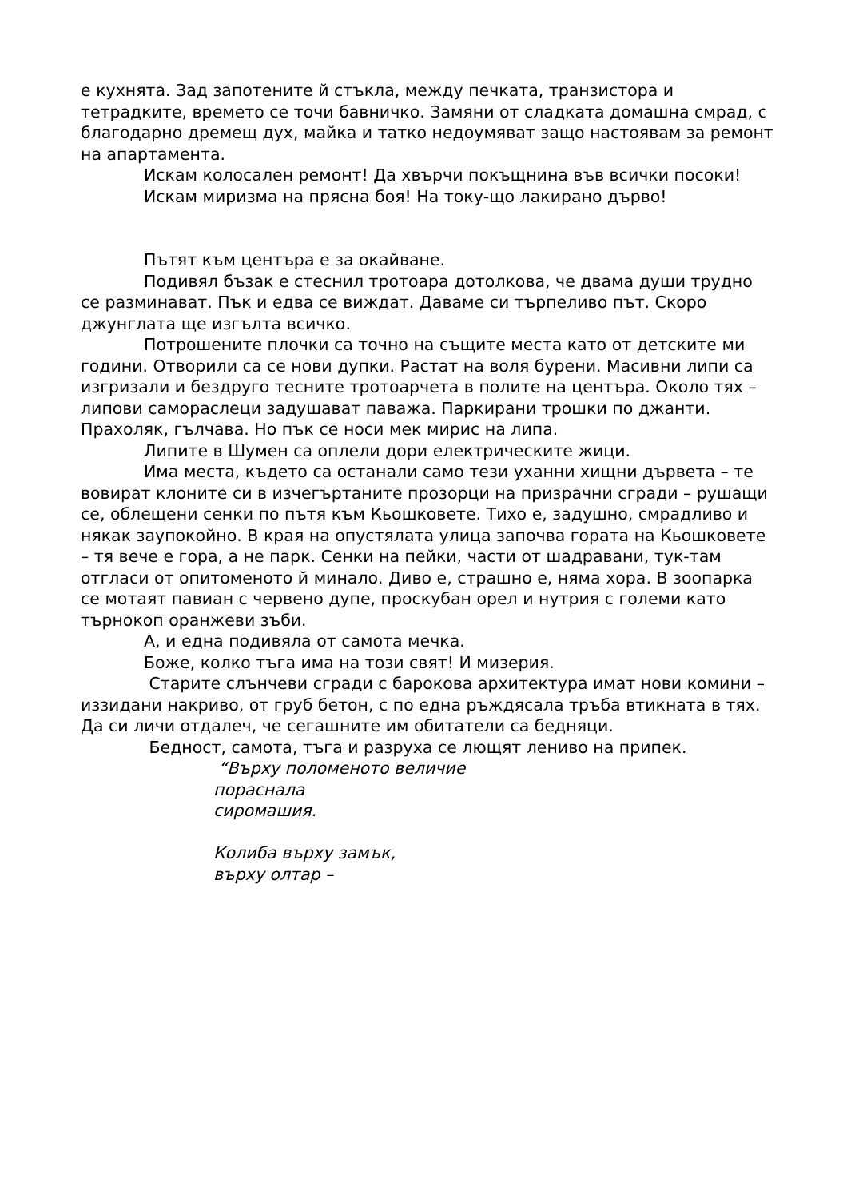е кухнята. Зад запотените й стъкла, между печката, транзистора и тетрадките, времето се точи бавничко. Замяни от сладката домашна смрад, с благодарно дремещ дух, майка и татко недоумяват защо настоявам за ремонт на апартамента.
Искам колосален ремонт! Да хвърчи покъщнина във всички посоки!
Искам миризма на прясна боя! На току-що лакирано дърво!
Пътят към центъра е за окайване.
Подивял бъзак е стеснил тротоара дотолкова, че двама души трудно се разминават. Пък и едва се виждат. Даваме си търпеливо път. Скоро джунглата ще изгълта всичко.
Потрошените плочки са точно на същите места като от детските ми години. Отворили са се нови дупки. Растат на воля бурени. Масивни липи са изгризали и бездруго тесните тротоарчета в полите на центъра. Около тях – липови самораслеци задушават паважа. Паркирани трошки по джанти. Прахоляк, гълчава. Но пък се носи мек мирис на липа.
Липите в Шумен са оплели дори електрическите жици.
Има места, където са останали само тези уханни хищни дървета – те вовират клоните си в изчегъртаните прозорци на призрачни сгради – рушащи се, облещени сенки по пътя към Кьошковете. Тихо е, задушно, смрадливо и някак заупокойно. В края на опустялата улица започва гората на Кьошковете – тя вече е гора, а не парк. Сенки на пейки, части от шадравани, тук-там отгласи от опитоменото й минало. Диво е, страшно е, няма хора. В зоопарка се мотаят павиан с червено дупе, проскубан орел и нутрия с големи като търнокоп оранжеви зъби.
А, и една подивяла от самота мечка.
Боже, колко тъга има на този свят! И мизерия.
Старите слънчеви сгради с барокова архитектура имат нови комини – иззидани накриво, от груб бетон, с по една ръждясала тръба втикната в тях. Да си личи отдалеч, че сегашните им обитатели са бедняци.
Бедност, самота, тъга и разруха се лющят лениво на припек.
“Върху поломеното величие
пораснала
сиромашия.
Колиба върху замък,
върху олтар –